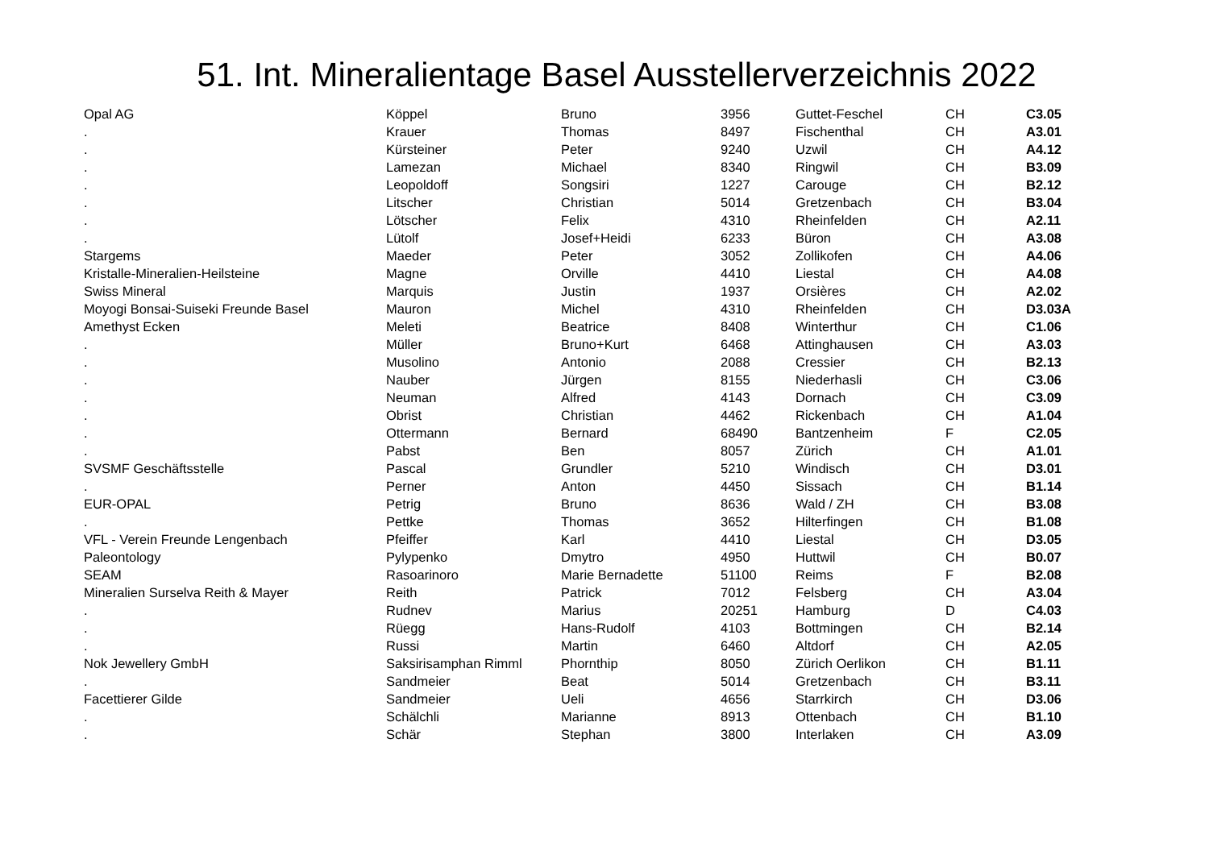51. Int. Mineralientage Basel Ausstellerverzeichnis 2022
| Opal AG | Köppel | Bruno | 3956 | Guttet-Feschel | CH | C3.05 |
| . | Krauer | Thomas | 8497 | Fischenthal | CH | A3.01 |
| . | Kürsteiner | Peter | 9240 | Uzwil | CH | A4.12 |
| . | Lamezan | Michael | 8340 | Ringwil | CH | B3.09 |
| . | Leopoldoff | Songsiri | 1227 | Carouge | CH | B2.12 |
| . | Litscher | Christian | 5014 | Gretzenbach | CH | B3.04 |
| . | Lötscher | Felix | 4310 | Rheinfelden | CH | A2.11 |
| . | Lütolf | Josef+Heidi | 6233 | Büron | CH | A3.08 |
| Stargems | Maeder | Peter | 3052 | Zollikofen | CH | A4.06 |
| Kristalle-Mineralien-Heilsteine | Magne | Orville | 4410 | Liestal | CH | A4.08 |
| Swiss Mineral | Marquis | Justin | 1937 | Orsières | CH | A2.02 |
| Moyogi Bonsai-Suiseki Freunde Basel | Mauron | Michel | 4310 | Rheinfelden | CH | D3.03A |
| Amethyst Ecken | Meleti | Beatrice | 8408 | Winterthur | CH | C1.06 |
| . | Müller | Bruno+Kurt | 6468 | Attinghausen | CH | A3.03 |
| . | Musolino | Antonio | 2088 | Cressier | CH | B2.13 |
| . | Nauber | Jürgen | 8155 | Niederhasli | CH | C3.06 |
| . | Neuman | Alfred | 4143 | Dornach | CH | C3.09 |
| . | Obrist | Christian | 4462 | Rickenbach | CH | A1.04 |
| . | Ottermann | Bernard | 68490 | Bantzenheim | F | C2.05 |
| . | Pabst | Ben | 8057 | Zürich | CH | A1.01 |
| SVSMF Geschäftsstelle | Pascal | Grundler | 5210 | Windisch | CH | D3.01 |
| . | Perner | Anton | 4450 | Sissach | CH | B1.14 |
| EUR-OPAL | Petrig | Bruno | 8636 | Wald / ZH | CH | B3.08 |
| . | Pettke | Thomas | 3652 | Hilterfingen | CH | B1.08 |
| VFL - Verein Freunde Lengenbach | Pfeiffer | Karl | 4410 | Liestal | CH | D3.05 |
| Paleontology | Pylypenko | Dmytro | 4950 | Huttwil | CH | B0.07 |
| SEAM | Rasoarinoro | Marie Bernadette | 51100 | Reims | F | B2.08 |
| Mineralien Surselva Reith & Mayer | Reith | Patrick | 7012 | Felsberg | CH | A3.04 |
| . | Rudnev | Marius | 20251 | Hamburg | D | C4.03 |
| . | Rüegg | Hans-Rudolf | 4103 | Bottmingen | CH | B2.14 |
| . | Russi | Martin | 6460 | Altdorf | CH | A2.05 |
| Nok Jewellery GmbH | Saksirisamphan Rimml | Phornthip | 8050 | Zürich Oerlikon | CH | B1.11 |
| . | Sandmeier | Beat | 5014 | Gretzenbach | CH | B3.11 |
| Facettierer Gilde | Sandmeier | Ueli | 4656 | Starrkirch | CH | D3.06 |
| . | Schälchli | Marianne | 8913 | Ottenbach | CH | B1.10 |
| . | Schär | Stephan | 3800 | Interlaken | CH | A3.09 |